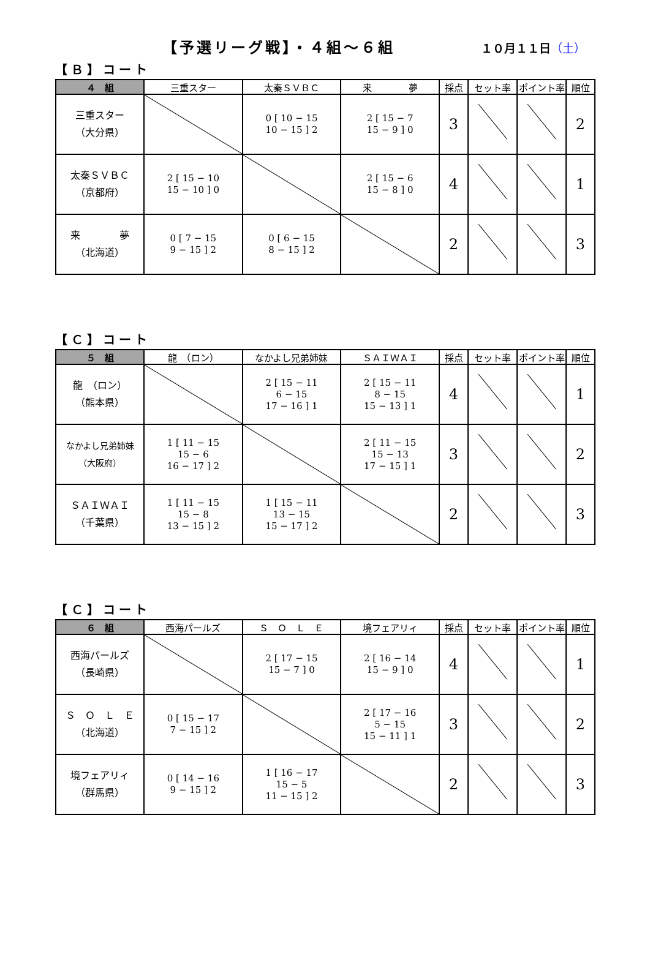【予選リーグ戦】・４組～６組 １０月１１日（土）
【Ｂ】コート
| ４ 組 | 三重スター | 太秦ＳＶＢＣ | 来 夢 | 採点 | セット率 | ポイント率 | 順位 |
| --- | --- | --- | --- | --- | --- | --- | --- |
| 三重スター （大分県） | | 0 [ 10 − 15 10 − 15 ] 2 | 2 [ 15 − 7 15 − 9 ] 0 | 3 | | | 2 |
| 太秦ＳＶＢＣ （京都府） | 2 [ 15 − 10 15 − 10 ] 0 | | 2 [ 15 − 6 15 − 8 ] 0 | 4 | | | 1 |
| 来 夢 （北海道） | 0 [ 7 − 15 9 − 15 ] 2 | 0 [ 6 − 15 8 − 15 ] 2 | | 2 | | | 3 |
【Ｃ】コート
| ５ 組 | 龍 （ロン） | なかよし兄弟姉妹 | ＳＡＩＷＡＩ | 採点 | セット率 | ポイント率 | 順位 |
| --- | --- | --- | --- | --- | --- | --- | --- |
| 龍 （ロン） （熊本県） | | 2 [ 15 − 11 6 − 15 17 − 16 ] 1 | 2 [ 15 − 11 8 − 15 15 − 13 ] 1 | 4 | | | 1 |
| なかよし兄弟姉妹 （大阪府） | 1 [ 11 − 15 15 − 6 16 − 17 ] 2 | | 2 [ 11 − 15 15 − 13 17 − 15 ] 1 | 3 | | | 2 |
| ＳＡＩＷＡＩ （千葉県） | 1 [ 11 − 15 15 − 8 13 − 15 ] 2 | 1 [ 15 − 11 13 − 15 15 − 17 ] 2 | | 2 | | | 3 |
【Ｃ】コート
| ６ 組 | 西海パールズ | Ｓ Ｏ Ｌ Ｅ | 境フェアリィ | 採点 | セット率 | ポイント率 | 順位 |
| --- | --- | --- | --- | --- | --- | --- | --- |
| 西海パールズ （長崎県） | | 2 [ 17 − 15 15 − 7 ] 0 | 2 [ 16 − 14 15 − 9 ] 0 | 4 | | | 1 |
| Ｓ Ｏ Ｌ Ｅ （北海道） | 0 [ 15 − 17 7 − 15 ] 2 | | 2 [ 17 − 16 5 − 15 15 − 11 ] 1 | 3 | | | 2 |
| 境フェアリィ （群馬県） | 0 [ 14 − 16 9 − 15 ] 2 | 1 [ 16 − 17 15 − 5 11 − 15 ] 2 | | 2 | | | 3 |